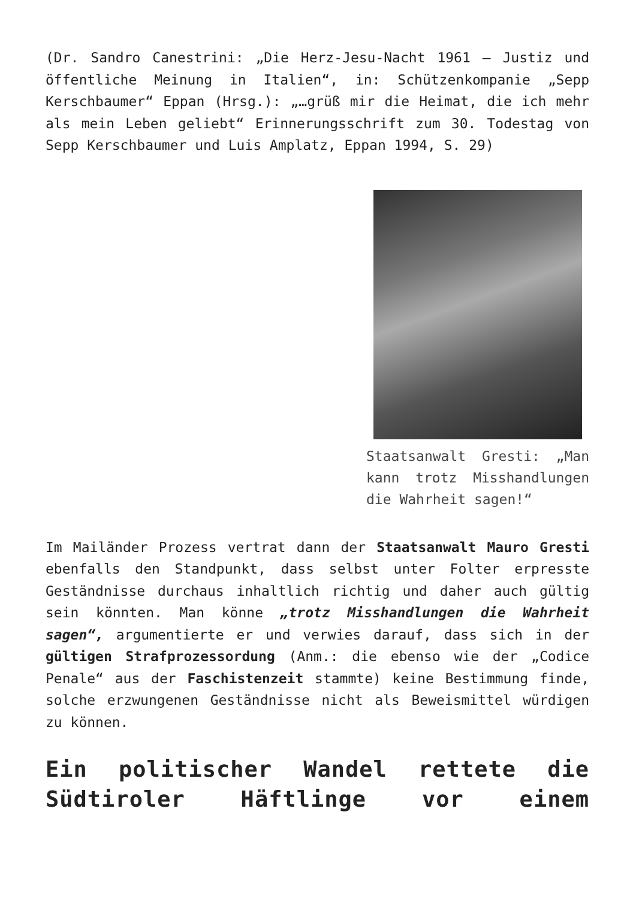(Dr. Sandro Canestrini: „Die Herz-Jesu-Nacht 1961 – Justiz und öffentliche Meinung in Italien“, in: Schützenkompanie „Sepp Kerschbaumer“ Eppan (Hrsg.): „…grüß mir die Heimat, die ich mehr als mein Leben geliebt“ Erinnerungsschrift zum 30. Todestag von Sepp Kerschbaumer und Luis Amplatz, Eppan 1994, S. 29)
Staatsanwalt Gresti: „Man kann trotz Misshandlungen die Wahrheit sagen!“
Im Mailänder Prozess vertrat dann der Staatsanwalt Mauro Gresti ebenfalls den Standpunkt, dass selbst unter Folter erpresste Geständnisse durchaus inhaltlich richtig und daher auch gültig sein könnten. Man könne „trotz Misshandlungen die Wahrheit sagen“, argumentierte er und verwies darauf, dass sich in der gültigen Strafprozessordung (Anm.: die ebenso wie der „Codice Penale“ aus der Faschistenzeit stammte) keine Bestimmung finde, solche erzwungenen Geständnisse nicht als Beweismittel würdigen zu können.
Ein politischer Wandel rettete die Südtiroler Häftlinge vor einem